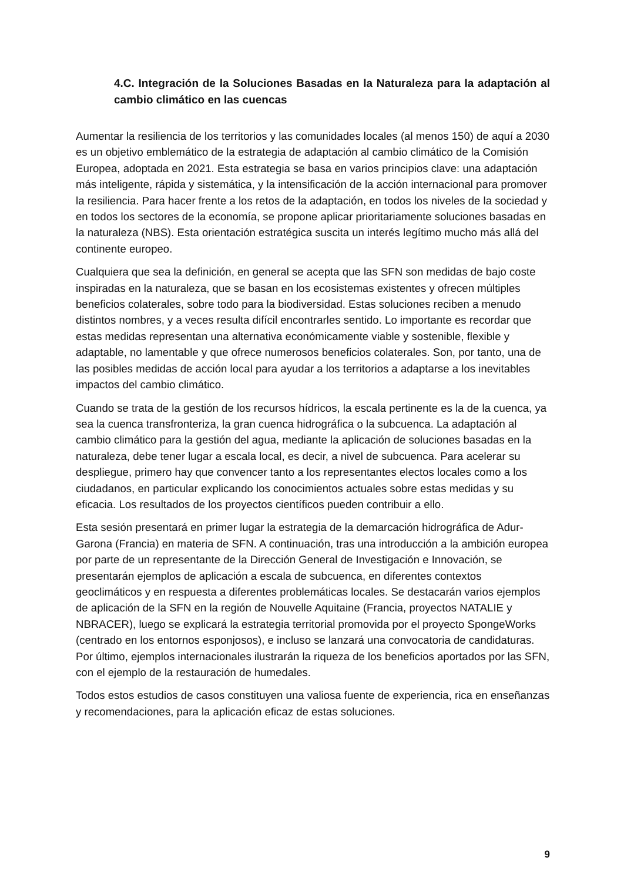4.C. Integración de la Soluciones Basadas en la Naturaleza para la adaptación al cambio climático en las cuencas
Aumentar la resiliencia de los territorios y las comunidades locales (al menos 150) de aquí a 2030 es un objetivo emblemático de la estrategia de adaptación al cambio climático de la Comisión Europea, adoptada en 2021. Esta estrategia se basa en varios principios clave: una adaptación más inteligente, rápida y sistemática, y la intensificación de la acción internacional para promover la resiliencia. Para hacer frente a los retos de la adaptación, en todos los niveles de la sociedad y en todos los sectores de la economía, se propone aplicar prioritariamente soluciones basadas en la naturaleza (NBS). Esta orientación estratégica suscita un interés legítimo mucho más allá del continente europeo.
Cualquiera que sea la definición, en general se acepta que las SFN son medidas de bajo coste inspiradas en la naturaleza, que se basan en los ecosistemas existentes y ofrecen múltiples beneficios colaterales, sobre todo para la biodiversidad. Estas soluciones reciben a menudo distintos nombres, y a veces resulta difícil encontrarles sentido. Lo importante es recordar que estas medidas representan una alternativa económicamente viable y sostenible, flexible y adaptable, no lamentable y que ofrece numerosos beneficios colaterales. Son, por tanto, una de las posibles medidas de acción local para ayudar a los territorios a adaptarse a los inevitables impactos del cambio climático.
Cuando se trata de la gestión de los recursos hídricos, la escala pertinente es la de la cuenca, ya sea la cuenca transfronteriza, la gran cuenca hidrográfica o la subcuenca. La adaptación al cambio climático para la gestión del agua, mediante la aplicación de soluciones basadas en la naturaleza, debe tener lugar a escala local, es decir, a nivel de subcuenca. Para acelerar su despliegue, primero hay que convencer tanto a los representantes electos locales como a los ciudadanos, en particular explicando los conocimientos actuales sobre estas medidas y su eficacia. Los resultados de los proyectos científicos pueden contribuir a ello.
Esta sesión presentará en primer lugar la estrategia de la demarcación hidrográfica de Adur-Garona (Francia) en materia de SFN. A continuación, tras una introducción a la ambición europea por parte de un representante de la Dirección General de Investigación e Innovación, se presentarán ejemplos de aplicación a escala de subcuenca, en diferentes contextos geoclimáticos y en respuesta a diferentes problemáticas locales. Se destacarán varios ejemplos de aplicación de la SFN en la región de Nouvelle Aquitaine (Francia, proyectos NATALIE y NBRACER), luego se explicará la estrategia territorial promovida por el proyecto SpongeWorks (centrado en los entornos esponjosos), e incluso se lanzará una convocatoria de candidaturas. Por último, ejemplos internacionales ilustrarán la riqueza de los beneficios aportados por las SFN, con el ejemplo de la restauración de humedales.
Todos estos estudios de casos constituyen una valiosa fuente de experiencia, rica en enseñanzas y recomendaciones, para la aplicación eficaz de estas soluciones.
9